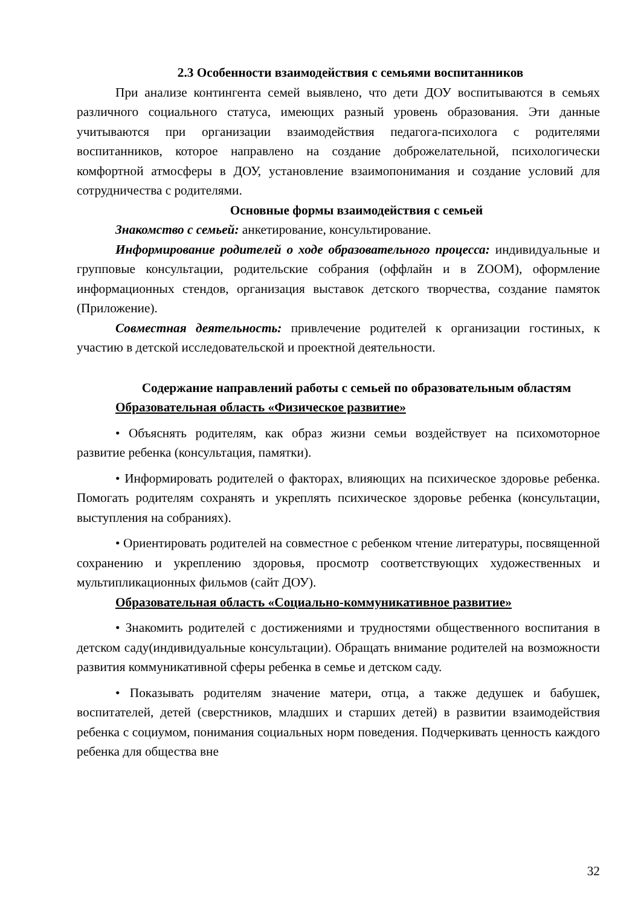2.3 Особенности взаимодействия с семьями воспитанников
При анализе контингента семей выявлено, что дети ДОУ воспитываются в семьях различного социального статуса, имеющих разный уровень образования. Эти данные учитываются при организации взаимодействия педагога-психолога с родителями воспитанников, которое направлено на создание доброжелательной, психологически комфортной атмосферы в ДОУ, установление взаимопонимания и создание условий для сотрудничества с родителями.
Основные формы взаимодействия с семьей
Знакомство с семьей: анкетирование, консультирование.
Информирование родителей о ходе образовательного процесса: индивидуальные и групповые консультации, родительские собрания (оффлайн и в ZOOM), оформление информационных стендов, организация выставок детского творчества, создание памяток (Приложение).
Совместная деятельность: привлечение родителей к организации гостиных, к участию в детской исследовательской и проектной деятельности.
Содержание направлений работы с семьей по образовательным областям
Образовательная область «Физическое развитие»
• Объяснять родителям, как образ жизни семьи воздействует на психомоторное развитие ребенка (консультация, памятки).
• Информировать родителей о факторах, влияющих на психическое здоровье ребенка. Помогать родителям сохранять и укреплять психическое здоровье ребенка (консультации, выступления на собраниях).
• Ориентировать родителей на совместное с ребенком чтение литературы, посвященной сохранению и укреплению здоровья, просмотр соответствующих художественных и мультипликационных фильмов (сайт ДОУ).
Образовательная область «Социально-коммуникативное развитие»
• Знакомить родителей с достижениями и трудностями общественного воспитания в детском саду(индивидуальные консультации). Обращать внимание родителей на возможности развития коммуникативной сферы ребенка в семье и детском саду.
• Показывать родителям значение матери, отца, а также дедушек и бабушек, воспитателей, детей (сверстников, младших и старших детей) в развитии взаимодействия ребенка с социумом, понимания социальных норм поведения. Подчеркивать ценность каждого ребенка для общества вне
32